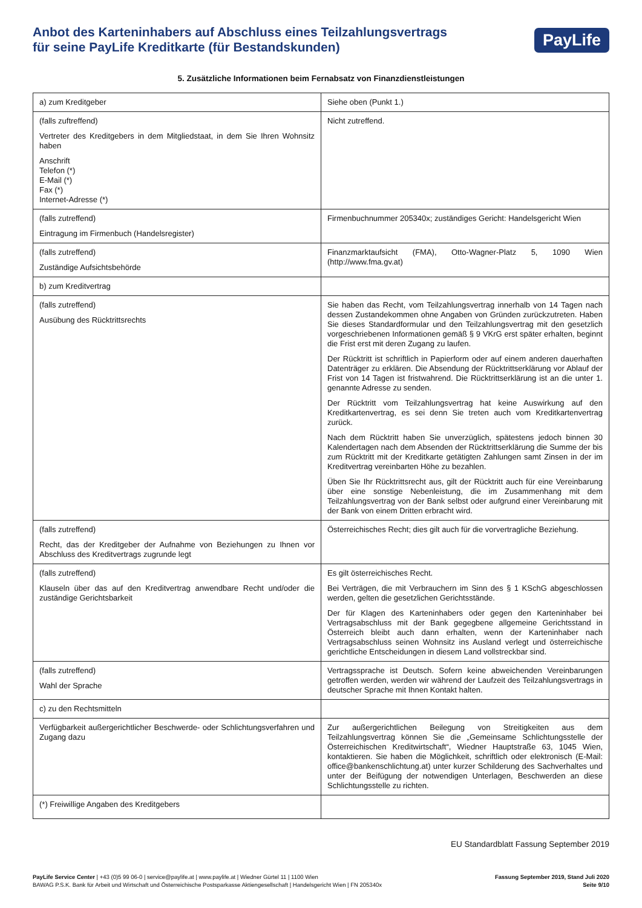Anbot des Karteninhabers auf Abschluss eines Teilzahlungsvertrags
für seine PayLife Kreditkarte (für Bestandskunden)
PayLife
5. Zusätzliche Informationen beim Fernabsatz von Finanzdienstleistungen
| a) zum Kreditgeber | Siehe oben (Punkt 1.) |
| (falls zuftreffend) Vertreter des Kreditgebers in dem Mitgliedstaat, in dem Sie Ihren Wohnsitz haben Anschrift Telefon (*) E-Mail (*) Fax (*) Internet-Adresse (*) | Nicht zutreffend. |
| (falls zutreffend) Eintragung im Firmenbuch (Handelsregister) | Firmenbuchnummer 205340x; zuständiges Gericht: Handelsgericht Wien |
| (falls zutreffend) Zuständige Aufsichtsbehörde | Finanzmarktaufsicht (FMA), Otto-Wagner-Platz 5, 1090 Wien (http://www.fma.gv.at) |
| b) zum Kreditvertrag | |
| (falls zutreffend) Ausübung des Rücktrittsrechts | Sie haben das Recht, vom Teilzahlungsvertrag innerhalb von 14 Tagen nach dessen Zustandekommen ohne Angaben von Gründen zurückzutreten. Haben Sie dieses Standardformular und den Teilzahlungsvertrag mit den gesetzlich vorgeschriebenen Informationen gemäß § 9 VKrG erst später erhalten, beginnt die Frist erst mit deren Zugang zu laufen. Der Rücktritt ist schriftlich in Papierform oder auf einem anderen dauerhaften Datenträger zu erklären. Die Absendung der Rücktrittserklärung vor Ablauf der Frist von 14 Tagen ist fristwahrend. Die Rücktrittserklärung ist an die unter 1. genannte Adresse zu senden. Der Rücktritt vom Teilzahlungsvertrag hat keine Auswirkung auf den Kreditkartenvertrag, es sei denn Sie treten auch vom Kreditkartenvertrag zurück. Nach dem Rücktritt haben Sie unverzüglich, spätestens jedoch binnen 30 Kalendertagen nach dem Absenden der Rücktrittserklärung die Summe der bis zum Rücktritt mit der Kreditkarte getätigten Zahlungen samt Zinsen in der im Kreditvertrag vereinbarten Höhe zu bezahlen. Üben Sie Ihr Rücktrittsrecht aus, gilt der Rücktritt auch für eine Vereinbarung über eine sonstige Nebenleistung, die im Zusammenhang mit dem Teilzahlungsvertrag von der Bank selbst oder aufgrund einer Vereinbarung mit der Bank von einem Dritten erbracht wird. |
| (falls zutreffend) Recht, das der Kreditgeber der Aufnahme von Beziehungen zu Ihnen vor Abschluss des Kreditvertrags zugrunde legt | Österreichisches Recht; dies gilt auch für die vorvertragliche Beziehung. |
| (falls zutreffend) Klauseln über das auf den Kreditvertrag anwendbare Recht und/oder die zuständige Gerichtsbarkeit | Es gilt österreichisches Recht. Bei Verträgen, die mit Verbrauchern im Sinn des § 1 KSchG abgeschlossen werden, gelten die gesetzlichen Gerichtsstände. Der für Klagen des Karteninhabers oder gegen den Karteninhaber bei Vertragsabschluss mit der Bank gegegbene allgemeine Gerichtsstand in Österreich bleibt auch dann erhalten, wenn der Karteninhaber nach Vertragsabschluss seinen Wohnsitz ins Ausland verlegt und österreichische gerichtliche Entscheidungen in diesem Land vollstreckbar sind. |
| (falls zutreffend) Wahl der Sprache | Vertragssprache ist Deutsch. Sofern keine abweichenden Vereinbarungen getroffen werden, werden wir während der Laufzeit des Teilzahlungsvertrags in deutscher Sprache mit Ihnen Kontakt halten. |
| c) zu den Rechtsmitteln | |
| Verfügbarkeit außergerichtlicher Beschwerde- oder Schlichtungsverfahren und Zugang dazu | Zur außergerichtlichen Beilegung von Streitigkeiten aus dem Teilzahlungsvertrag können Sie die „Gemeinsame Schlichtungsstelle der Österreichischen Kreditwirtschaft“, Wiedner Hauptstraße 63, 1045 Wien, kontaktieren. Sie haben die Möglichkeit, schriftlich oder elektronisch (E-Mail: office@bankenschlichtung.at) unter kurzer Schilderung des Sachverhaltes und unter der Beifügung der notwendigen Unterlagen, Beschwerden an diese Schlichtungsstelle zu richten. |
| (*) Freiwillige Angaben des Kreditgebers | |
EU Standardblatt Fassung September 2019
PayLife Service Center | +43 (0)5 99 06-0 | service@paylife.at | www.paylife.at | Wiedner Gürtel 11 | 1100 Wien
BAWAG P.S.K. Bank für Arbeit und Wirtschaft und Österreichische Postsparkasse Aktiengesellschaft | Handelsgericht Wien | FN 205340x
Fassung September 2019, Stand Juli 2020
Seite 9/10